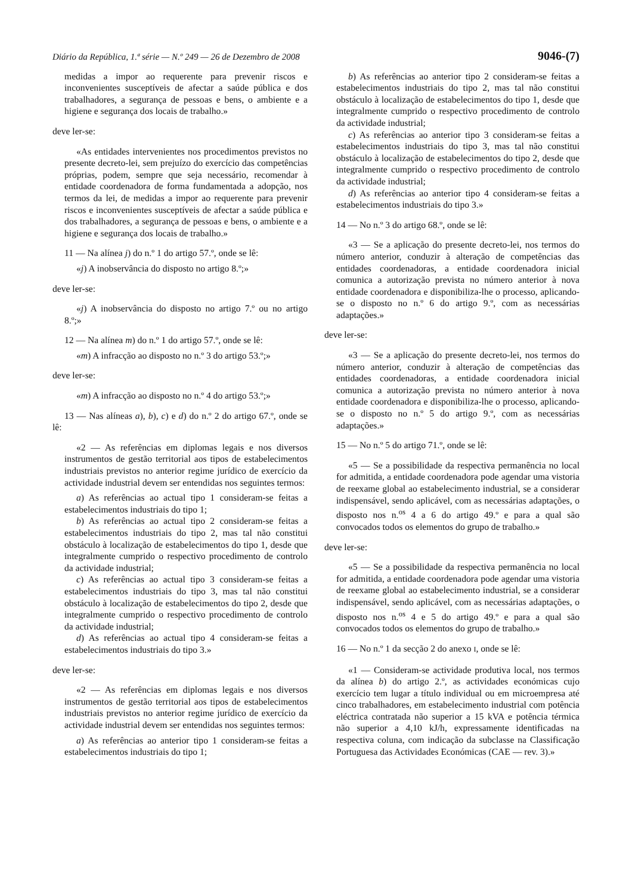Diário da República, 1.ª série — N.º 249 — 26 de Dezembro de 2008 9046-(7)
medidas a impor ao requerente para prevenir riscos e inconvenientes susceptíveis de afectar a saúde pública e dos trabalhadores, a segurança de pessoas e bens, o ambiente e a higiene e segurança dos locais de trabalho.»
deve ler-se:
«As entidades intervenientes nos procedimentos previstos no presente decreto-lei, sem prejuízo do exercício das competências próprias, podem, sempre que seja necessário, recomendar à entidade coordenadora de forma fundamentada a adopção, nos termos da lei, de medidas a impor ao requerente para prevenir riscos e inconvenientes susceptíveis de afectar a saúde pública e dos trabalhadores, a segurança de pessoas e bens, o ambiente e a higiene e segurança dos locais de trabalho.»
11 — Na alínea j) do n.º 1 do artigo 57.º, onde se lê:
«j) A inobservância do disposto no artigo 8.º;»
deve ler-se:
«j) A inobservância do disposto no artigo 7.º ou no artigo 8.º;»
12 — Na alínea m) do n.º 1 do artigo 57.º, onde se lê:
«m) A infracção ao disposto no n.º 3 do artigo 53.º;»
deve ler-se:
«m) A infracção ao disposto no n.º 4 do artigo 53.º;»
13 — Nas alíneas a), b), c) e d) do n.º 2 do artigo 67.º, onde se lê:
«2 — As referências em diplomas legais e nos diversos instrumentos de gestão territorial aos tipos de estabelecimentos industriais previstos no anterior regime jurídico de exercício da actividade industrial devem ser entendidas nos seguintes termos:
a) As referências ao actual tipo 1 consideram-se feitas a estabelecimentos industriais do tipo 1;
b) As referências ao actual tipo 2 consideram-se feitas a estabelecimentos industriais do tipo 2, mas tal não constitui obstáculo à localização de estabelecimentos do tipo 1, desde que integralmente cumprido o respectivo procedimento de controlo da actividade industrial;
c) As referências ao actual tipo 3 consideram-se feitas a estabelecimentos industriais do tipo 3, mas tal não constitui obstáculo à localização de estabelecimentos do tipo 2, desde que integralmente cumprido o respectivo procedimento de controlo da actividade industrial;
d) As referências ao actual tipo 4 consideram-se feitas a estabelecimentos industriais do tipo 3.»
deve ler-se:
«2 — As referências em diplomas legais e nos diversos instrumentos de gestão territorial aos tipos de estabelecimentos industriais previstos no anterior regime jurídico de exercício da actividade industrial devem ser entendidas nos seguintes termos:
a) As referências ao anterior tipo 1 consideram-se feitas a estabelecimentos industriais do tipo 1;
b) As referências ao anterior tipo 2 consideram-se feitas a estabelecimentos industriais do tipo 2, mas tal não constitui obstáculo à localização de estabelecimentos do tipo 1, desde que integralmente cumprido o respectivo procedimento de controlo da actividade industrial;
c) As referências ao anterior tipo 3 consideram-se feitas a estabelecimentos industriais do tipo 3, mas tal não constitui obstáculo à localização de estabelecimentos do tipo 2, desde que integralmente cumprido o respectivo procedimento de controlo da actividade industrial;
d) As referências ao anterior tipo 4 consideram-se feitas a estabelecimentos industriais do tipo 3.»
14 — No n.º 3 do artigo 68.º, onde se lê:
«3 — Se a aplicação do presente decreto-lei, nos termos do número anterior, conduzir à alteração de competências das entidades coordenadoras, a entidade coordenadora inicial comunica a autorização prevista no número anterior à nova entidade coordenadora e disponibiliza-lhe o processo, aplicando-se o disposto no n.º 6 do artigo 9.º, com as necessárias adaptações.»
deve ler-se:
«3 — Se a aplicação do presente decreto-lei, nos termos do número anterior, conduzir à alteração de competências das entidades coordenadoras, a entidade coordenadora inicial comunica a autorização prevista no número anterior à nova entidade coordenadora e disponibiliza-lhe o processo, aplicando-se o disposto no n.º 5 do artigo 9.º, com as necessárias adaptações.»
15 — No n.º 5 do artigo 71.º, onde se lê:
«5 — Se a possibilidade da respectiva permanência no local for admitida, a entidade coordenadora pode agendar uma vistoria de reexame global ao estabelecimento industrial, se a considerar indispensável, sendo aplicável, com as necessárias adaptações, o disposto nos n.<sup>os</sup> 4 a 6 do artigo 49.º e para a qual são convocados todos os elementos do grupo de trabalho.»
deve ler-se:
«5 — Se a possibilidade da respectiva permanência no local for admitida, a entidade coordenadora pode agendar uma vistoria de reexame global ao estabelecimento industrial, se a considerar indispensável, sendo aplicável, com as necessárias adaptações, o disposto nos n.<sup>os</sup> 4 e 5 do artigo 49.º e para a qual são convocados todos os elementos do grupo de trabalho.»
16 — No n.º 1 da secção 2 do anexo I, onde se lê:
«1 — Consideram-se actividade produtiva local, nos termos da alínea b) do artigo 2.º, as actividades económicas cujo exercício tem lugar a título individual ou em microempresa até cinco trabalhadores, em estabelecimento industrial com potência eléctrica contratada não superior a 15 kVA e potência térmica não superior a 4,10 kJ/h, expressamente identificadas na respectiva coluna, com indicação da subclasse na Classificação Portuguesa das Actividades Económicas (CAE — rev. 3).»